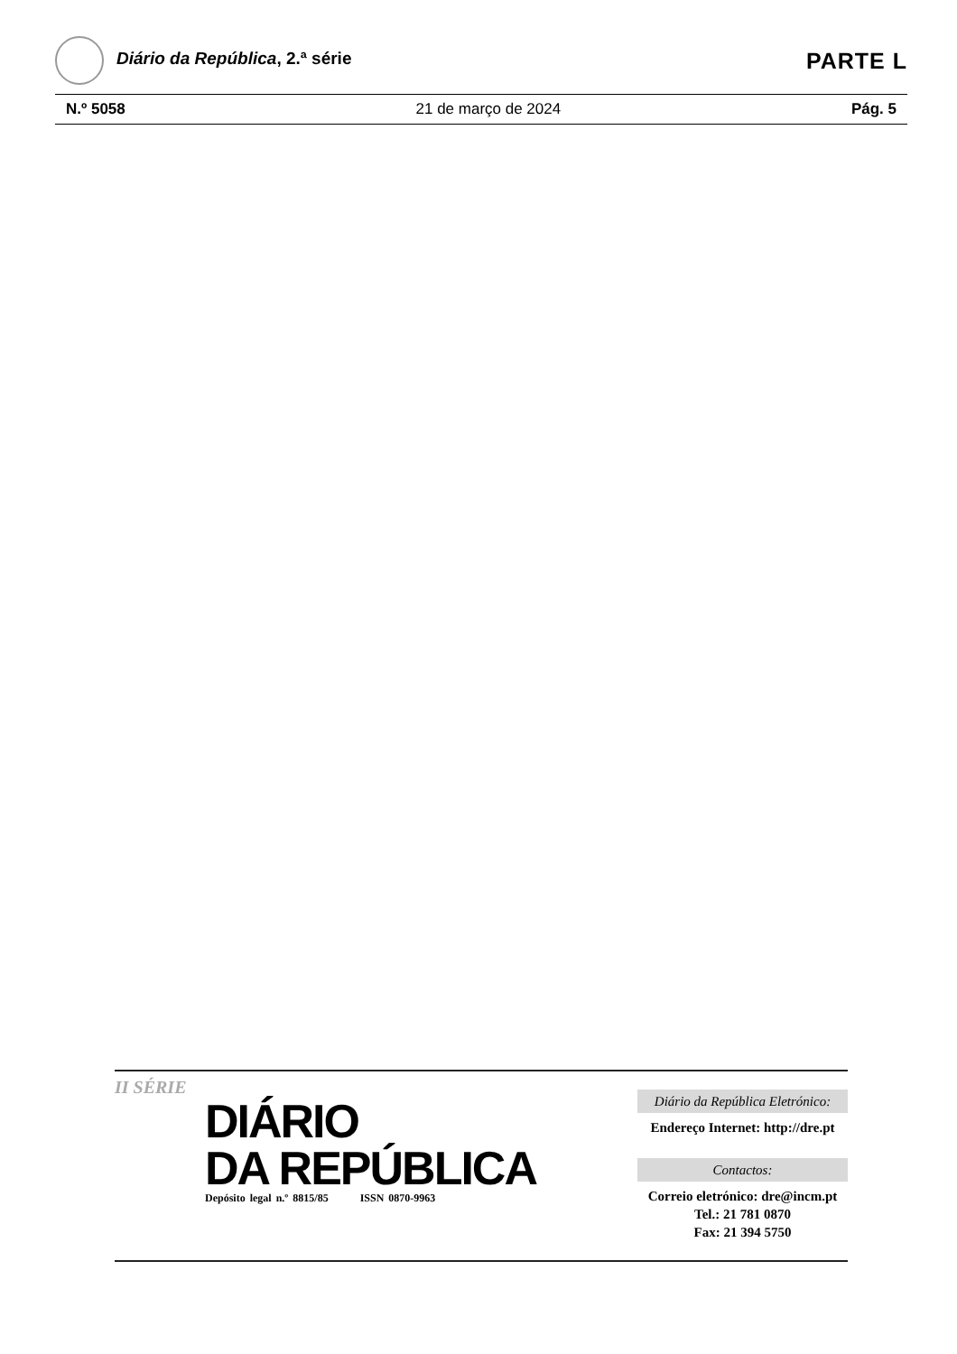Diário da República, 2.ª série
PARTE L
N.º 5058 21 de março de 2024 Pág. 5
II SÉRIE
DIÁRIO
DA REPÚBLICA
Depósito legal n.º 8815/85 ISSN 0870-9963
Diário da República Eletrónico:
Endereço Internet: http://dre.pt
Contactos:
Correio eletrónico: dre@incm.pt
Tel.: 21 781 0870
Fax: 21 394 5750